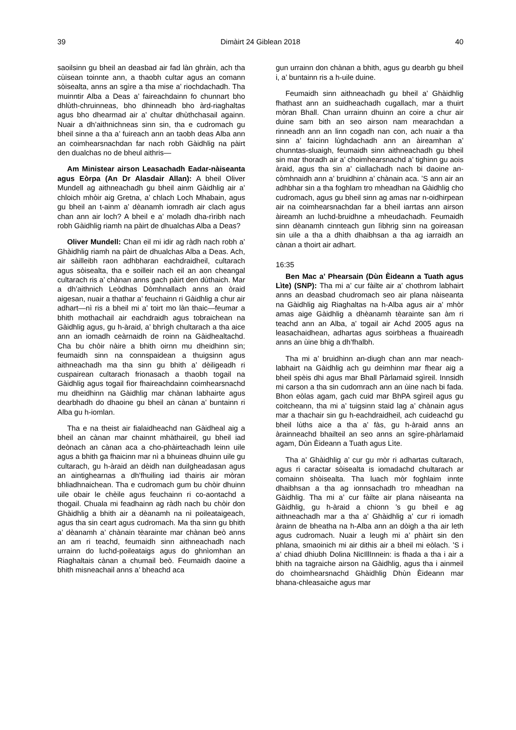39 Dimàirt 24 Giblean 2018 40
saoilsinn gu bheil an deasbad air fad làn ghràin, ach tha cùisean toinnte ann, a thaobh cultar agus an comann sòisealta, anns an sgìre a tha mise a’ riochdachadh. Tha muinntir Alba a Deas a’ faireachdainn fo chunnart bho dhlùth-chruinneas, bho dhinneadh bho àrd-riaghaltas agus bho dhearmad air a’ chultar dhùthchasail againn. Nuair a dh’aithnichneas sinn sin, tha e cudromach gu bheil sinne a tha a’ fuireach ann an taobh deas Alba ann an coimhearsnachdan far nach robh Gàidhlig na pàirt den dualchas no de bheul aithris—
Am Ministear airson Leasachadh Eadar-nàiseanta agus Eòrpa (An Dr Alasdair Allan): A bheil Oliver Mundell ag aithneachadh gu bheil ainm Gàidhlig air a’ chloich mhòir aig Gretna, a’ chlach Loch Mhabain, agus gu bheil an t-ainm a’ dèanamh iomradh air clach agus chan ann air loch? A bheil e a’ moladh dha-rìribh nach robh Gàidhlig riamh na pàirt de dhualchas Alba a Deas?
Oliver Mundell: Chan eil mi idir ag ràdh nach robh a’ Ghàidhlig riamh na pàirt de dhualchas Alba a Deas. Ach, air sàilleibh raon adhbharan eachdraidheil, cultarach agus sòisealta, tha e soilleir nach eil an aon cheangal cultarach ris a’ chànan anns gach pàirt den dùthaich. Mar a dh’aithnich Leòdhas Dòmhnallach anns an òraid aigesan, nuair a thathar a’ feuchainn ri Gàidhlig a chur air adhart—nì ris a bheil mi a’ toirt mo làn thaic—feumar a bhith mothachail air eachdraidh agus tobraichean na Gàidhlig agus, gu h-àraid, a’ bhrìgh chultarach a tha aice ann an iomadh ceàrnaidh de roinn na Gàidhealtachd. Cha bu chòir nàire a bhith oirnn mu dheidhinn sin; feumaidh sinn na connspaidean a thuigsinn agus aithneachadh ma tha sinn gu bhith a’ dèiligeadh ri cuspairean cultarach frionasach a thaobh togail na Gàidhlig agus togail fìor fhaireachdainn coimhearsnachd mu dheidhinn na Gàidhlig mar chànan labhairte agus dearbhadh do dhaoine gu bheil an cànan a’ buntainn ri Alba gu h-iomlan.
Tha e na theist air fialaidheachd nan Gàidheal aig a bheil an cànan mar chainnt mhàthaireil, gu bheil iad deònach an cànan aca a cho-phàirteachadh leinn uile agus a bhith ga fhaicinn mar nì a bhuineas dhuinn uile gu cultarach, gu h-àraid an dèidh nan duilgheadasan agus an aintighearnas a dh’fhuiling iad thairis air mòran bhliadhnaichean. Tha e cudromach gum bu chòir dhuinn uile obair le chèile agus feuchainn ri co-aontachd a thogail. Chuala mi feadhainn ag ràdh nach bu chòir don Ghàidhlig a bhith air a dèanamh na nì poileataigeach, agus tha sin ceart agus cudromach. Ma tha sinn gu bhith a’ dèanamh a’ chànain tèarainte mar chànan beò anns an am ri teachd, feumaidh sinn aithneachadh nach urrainn do luchd-poileataigs agus do ghnìomhan an Riaghaltais cànan a chumail beò. Feumaidh daoine a bhith misneachail anns a’ bheachd aca
gun urrainn don chànan a bhith, agus gu dearbh gu bheil i, a’ buntainn ris a h-uile duine.
Feumaidh sinn aithneachadh gu bheil a’ Ghàidhlig fhathast ann an suidheachadh cugallach, mar a thuirt mòran Bhall. Chan urrainn dhuinn an coire a chur air duine sam bith an seo airson nam mearachdan a rinneadh ann an linn cogadh nan con, ach nuair a tha sinn a’ faicinn lùghdachadh ann an àireamhan a’ chunntas-sluaigh, feumaidh sinn aithneachadh gu bheil sin mar thoradh air a’ choimhearsnachd a’ tighinn gu aois àraid, agus tha sin a’ ciallachadh nach bi daoine an-còmhnaidh ann a’ bruidhinn a’ chànain aca. ’S ann air an adhbhar sin a tha foghlam tro mheadhan na Gàidhlig cho cudromach, agus gu bheil sinn ag amas nar n-oidhirpean air na coimhearsnachdan far a bheil iarrtas ann airson àireamh an luchd-bruidhne a mheudachadh. Feumaidh sinn dèanamh cinnteach gun lìbhrig sinn na goireasan sin uile a tha a dhìth dhaibhsan a tha ag iarraidh an cànan a thoirt air adhart.
16:35
Ben Mac a’ Phearsain (Dùn Èideann a Tuath agus Lìte) (SNP): Tha mi a’ cur fàilte air a’ chothrom labhairt anns an deasbad chudromach seo air plana nàiseanta na Gàidhlig aig Riaghaltas na h-Alba agus air a’ mhòr amas aige Gàidhlig a dhèanamh tèarainte san àm ri teachd ann an Alba, a’ togail air Achd 2005 agus na leasachaidhean, adhartas agus soirbheas a fhuaireadh anns an ùine bhig a dh’fhalbh.
Tha mi a’ bruidhinn an-diugh chan ann mar neach-labhairt na Gàidhlig ach gu deimhinn mar fhear aig a bheil spèis dhi agus mar Bhall Pàrlamaid sgìreil. Innsidh mi carson a tha sin cudomrach ann an ùine nach bi fada. Bhon eòlas agam, gach cuid mar BhPA sgìreil agus gu coitcheann, tha mi a’ tuigsinn staid lag a’ chànain agus mar a thachair sin gu h-eachdraidheil, ach cuideachd gu bheil lùths aice a tha a’ fàs, gu h-àraid anns an àrainneachd bhailteil an seo anns an sgìre-phàrlamaid agam, Dùn Èideann a Tuath agus Lìte.
Tha a’ Ghàidhlig a’ cur gu mòr ri adhartas cultarach, agus ri caractar sòisealta is iomadachd chultarach ar comainn shòisealta. Tha luach mòr foghlaim innte dhaibhsan a tha ag ionnsachadh tro mheadhan na Gàidhlig. Tha mi a’ cur fàilte air plana nàiseanta na Gàidhlig, gu h-àraid a chionn ’s gu bheil e ag aithneachadh mar a tha a’ Ghàidhlig a’ cur ri iomadh àrainn de bheatha na h-Alba ann an dòigh a tha air leth agus cudromach. Nuair a leugh mi a’ phàirt sin den phlana, smaoinich mi air dithis air a bheil mi eòlach. ’S i a’ chiad dhiubh Dolina NicIllInnein: is fhada a tha i air a bhith na tagraiche airson na Gàidhlig, agus tha i ainmeil do choimhearsnachd Ghàidhlig Dhùn Èideann mar bhana-chleasaiche agus mar